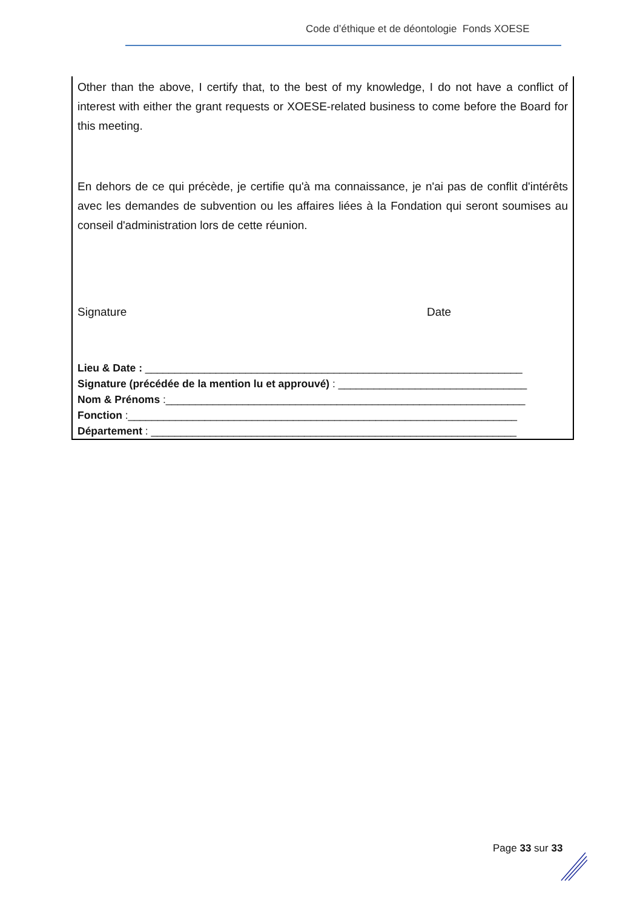Code d’éthique et de déontologie Fonds XOESE
Other than the above, I certify that, to the best of my knowledge, I do not have a conflict of interest with either the grant requests or XOESE-related business to come before the Board for this meeting.
En dehors de ce qui précède, je certifie qu'à ma connaissance, je n'ai pas de conflit d'intérêts avec les demandes de subvention ou les affaires liées à la Fondation qui seront soumises au conseil d'administration lors de cette réunion.
Signature Date
Lieu & Date : ________________________________________________________________
Signature (précédée de la mention lu et approuvé) : ________________________________
Nom & Prénoms :_____________________________________________________________
Fonction :__________________________________________________________________
Département : ______________________________________________________________
Page 33 sur 33